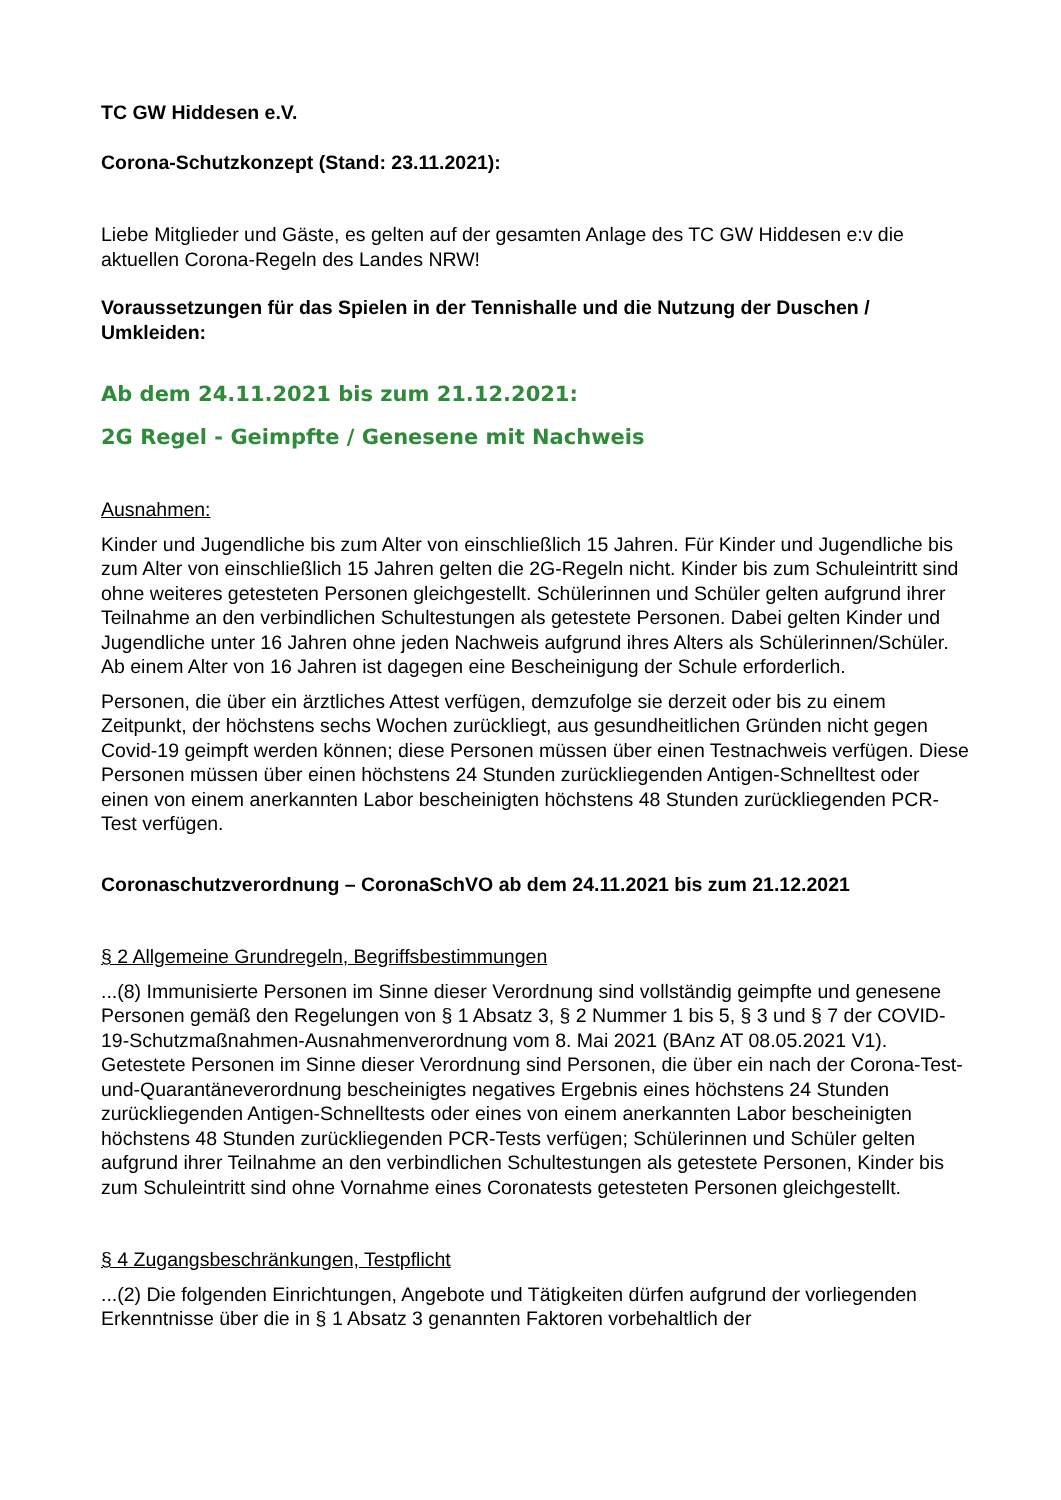TC GW Hiddesen e.V.
Corona-Schutzkonzept (Stand: 23.11.2021):
Liebe Mitglieder und Gäste, es gelten auf der gesamten Anlage des TC GW Hiddesen e:v die aktuellen Corona-Regeln des Landes NRW!
Voraussetzungen für das Spielen in der Tennishalle und die Nutzung der Duschen / Umkleiden:
Ab dem 24.11.2021 bis zum 21.12.2021:
2G Regel - Geimpfte / Genesene mit Nachweis
Ausnahmen:
Kinder und Jugendliche bis zum Alter von einschließlich 15 Jahren. Für Kinder und Jugendliche bis zum Alter von einschließlich 15 Jahren gelten die 2G-Regeln nicht. Kinder bis zum Schuleintritt sind ohne weiteres getesteten Personen gleichgestellt. Schülerinnen und Schüler gelten aufgrund ihrer Teilnahme an den verbindlichen Schultestungen als getestete Personen. Dabei gelten Kinder und Jugendliche unter 16 Jahren ohne jeden Nachweis aufgrund ihres Alters als Schülerinnen/Schüler. Ab einem Alter von 16 Jahren ist dagegen eine Bescheinigung der Schule erforderlich.
Personen, die über ein ärztliches Attest verfügen, demzufolge sie derzeit oder bis zu einem Zeitpunkt, der höchstens sechs Wochen zurückliegt, aus gesundheitlichen Gründen nicht gegen Covid-19 geimpft werden können; diese Personen müssen über einen Testnachweis verfügen. Diese Personen müssen über einen höchstens 24 Stunden zurückliegenden Antigen-Schnelltest oder einen von einem anerkannten Labor bescheinigten höchstens 48 Stunden zurückliegenden PCR-Test verfügen.
Coronaschutzverordnung – CoronaSchVO ab dem 24.11.2021 bis zum 21.12.2021
§ 2 Allgemeine Grundregeln, Begriffsbestimmungen
...(8) Immunisierte Personen im Sinne dieser Verordnung sind vollständig geimpfte und genesene Personen gemäß den Regelungen von § 1 Absatz 3, § 2 Nummer 1 bis 5, § 3 und § 7 der COVID-19-Schutzmaßnahmen-Ausnahmenverordnung vom 8. Mai 2021 (BAnz AT 08.05.2021 V1). Getestete Personen im Sinne dieser Verordnung sind Personen, die über ein nach der Corona-Test-und-Quarantäneverordnung bescheinigtes negatives Ergebnis eines höchstens 24 Stunden zurückliegenden Antigen-Schnelltests oder eines von einem anerkannten Labor bescheinigten höchstens 48 Stunden zurückliegenden PCR-Tests verfügen; Schülerinnen und Schüler gelten aufgrund ihrer Teilnahme an den verbindlichen Schultestungen als getestete Personen, Kinder bis zum Schuleintritt sind ohne Vornahme eines Coronatests getesteten Personen gleichgestellt.
§ 4 Zugangsbeschränkungen, Testpflicht
...(2) Die folgenden Einrichtungen, Angebote und Tätigkeiten dürfen aufgrund der vorliegenden Erkenntnisse über die in § 1 Absatz 3 genannten Faktoren vorbehaltlich der